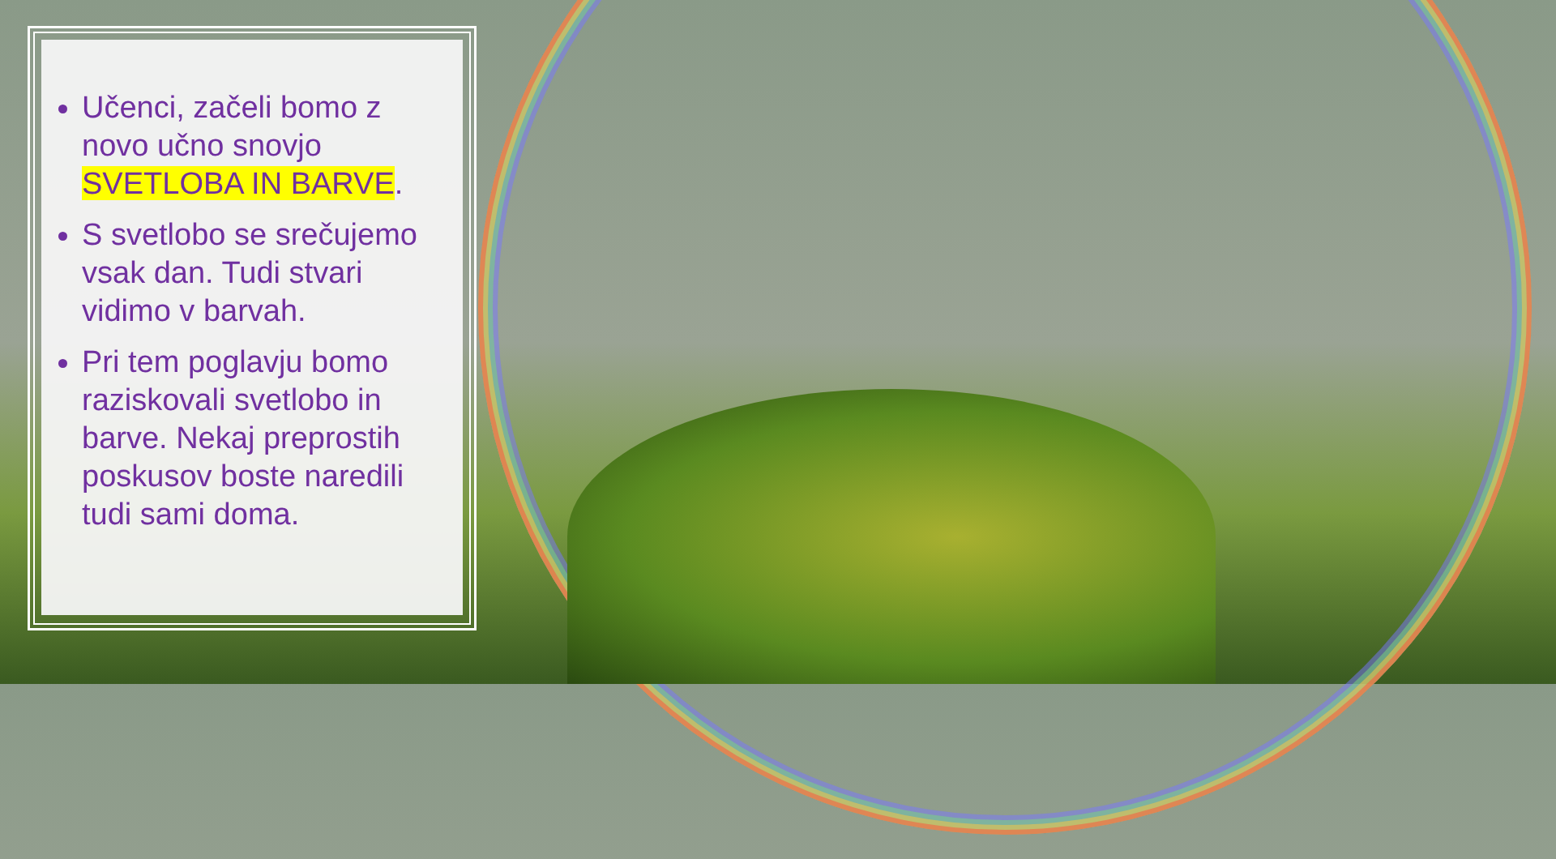Učenci, začeli bomo z novo učno snovjo SVETLOBA IN BARVE.
S svetlobo se srečujemo vsak dan. Tudi stvari vidimo v barvah.
Pri tem poglavju bomo raziskovali svetlobo in barve. Nekaj preprostih poskusov boste naredili tudi sami doma.